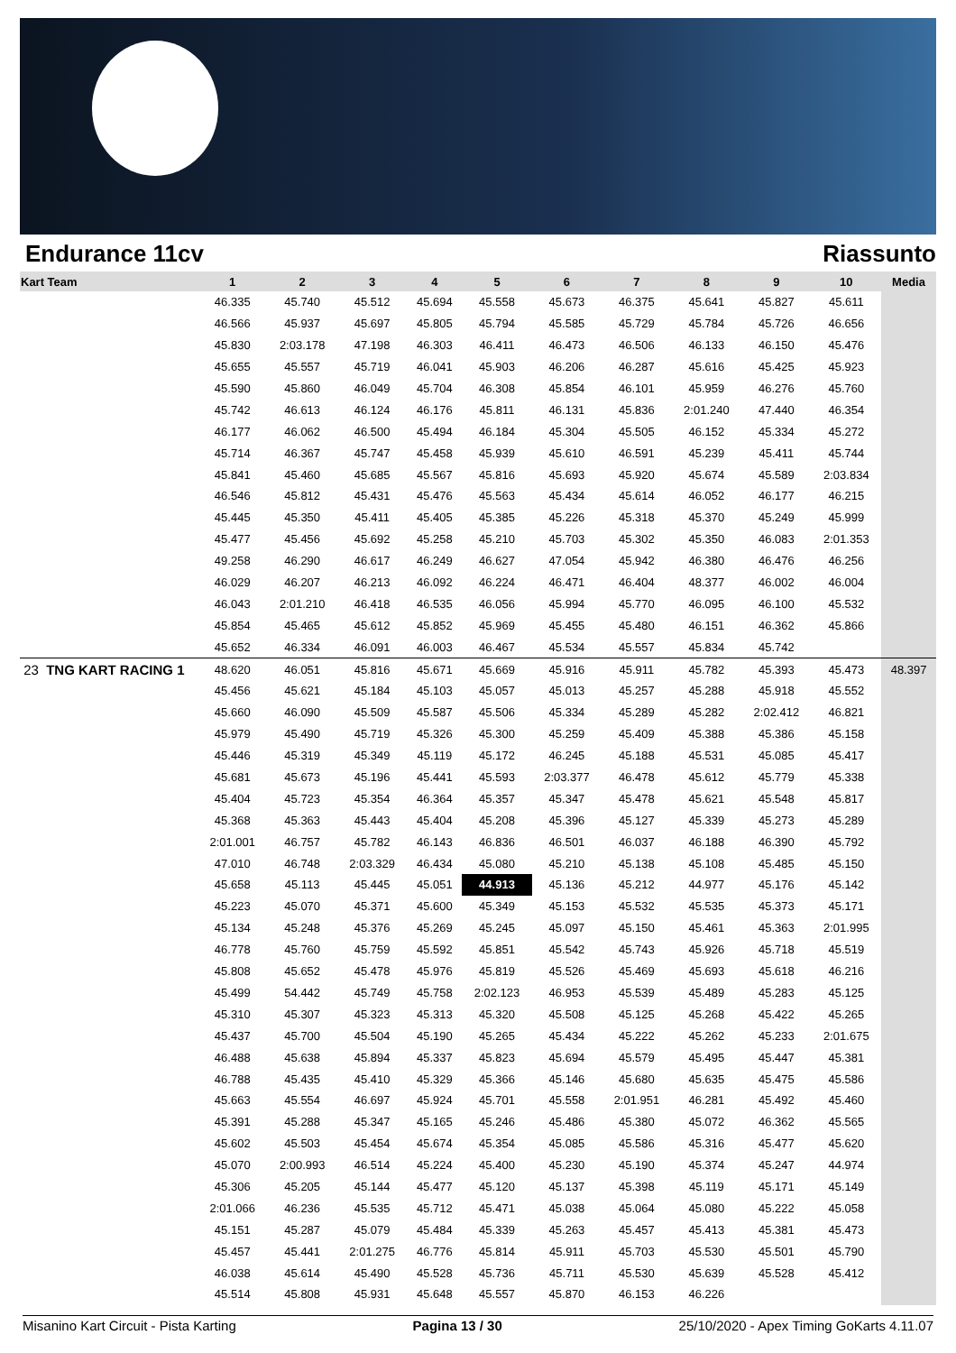Endurance 11cv Riassunto
| Kart Team | 1 | 2 | 3 | 4 | 5 | 6 | 7 | 8 | 9 | 10 | Media |
| --- | --- | --- | --- | --- | --- | --- | --- | --- | --- | --- | --- |
| | 46.335 | 45.740 | 45.512 | 45.694 | 45.558 | 45.673 | 46.375 | 45.641 | 45.827 | 45.611 | |
| | 46.566 | 45.937 | 45.697 | 45.805 | 45.794 | 45.585 | 45.729 | 45.784 | 45.726 | 46.656 | |
| | 45.830 | 2:03.178 | 47.198 | 46.303 | 46.411 | 46.473 | 46.506 | 46.133 | 46.150 | 45.476 | |
| | 45.655 | 45.557 | 45.719 | 46.041 | 45.903 | 46.206 | 46.287 | 45.616 | 45.425 | 45.923 | |
| | 45.590 | 45.860 | 46.049 | 45.704 | 46.308 | 45.854 | 46.101 | 45.959 | 46.276 | 45.760 | |
| | 45.742 | 46.613 | 46.124 | 46.176 | 45.811 | 46.131 | 45.836 | 2:01.240 | 47.440 | 46.354 | |
| | 46.177 | 46.062 | 46.500 | 45.494 | 46.184 | 45.304 | 45.505 | 46.152 | 45.334 | 45.272 | |
| | 45.714 | 46.367 | 45.747 | 45.458 | 45.939 | 45.610 | 46.591 | 45.239 | 45.411 | 45.744 | |
| | 45.841 | 45.460 | 45.685 | 45.567 | 45.816 | 45.693 | 45.920 | 45.674 | 45.589 | 2:03.834 | |
| | 46.546 | 45.812 | 45.431 | 45.476 | 45.563 | 45.434 | 45.614 | 46.052 | 46.177 | 46.215 | |
| | 45.445 | 45.350 | 45.411 | 45.405 | 45.385 | 45.226 | 45.318 | 45.370 | 45.249 | 45.999 | |
| | 45.477 | 45.456 | 45.692 | 45.258 | 45.210 | 45.703 | 45.302 | 45.350 | 46.083 | 2:01.353 | |
| | 49.258 | 46.290 | 46.617 | 46.249 | 46.627 | 47.054 | 45.942 | 46.380 | 46.476 | 46.256 | |
| | 46.029 | 46.207 | 46.213 | 46.092 | 46.224 | 46.471 | 46.404 | 48.377 | 46.002 | 46.004 | |
| | 46.043 | 2:01.210 | 46.418 | 46.535 | 46.056 | 45.994 | 45.770 | 46.095 | 46.100 | 45.532 | |
| | 45.854 | 45.465 | 45.612 | 45.852 | 45.969 | 45.455 | 45.480 | 46.151 | 46.362 | 45.866 | |
| | 45.652 | 46.334 | 46.091 | 46.003 | 46.467 | 45.534 | 45.557 | 45.834 | 45.742 | | |
| 23 TNG KART RACING 1 | 48.620 | 46.051 | 45.816 | 45.671 | 45.669 | 45.916 | 45.911 | 45.782 | 45.393 | 45.473 | 48.397 |
| | 45.456 | 45.621 | 45.184 | 45.103 | 45.057 | 45.013 | 45.257 | 45.288 | 45.918 | 45.552 | |
| | 45.660 | 46.090 | 45.509 | 45.587 | 45.506 | 45.334 | 45.289 | 45.282 | 2:02.412 | 46.821 | |
| | 45.979 | 45.490 | 45.719 | 45.326 | 45.300 | 45.259 | 45.409 | 45.388 | 45.386 | 45.158 | |
| | 45.446 | 45.319 | 45.349 | 45.119 | 45.172 | 46.245 | 45.188 | 45.531 | 45.085 | 45.417 | |
| | 45.681 | 45.673 | 45.196 | 45.441 | 45.593 | 2:03.377 | 46.478 | 45.612 | 45.779 | 45.338 | |
| | 45.404 | 45.723 | 45.354 | 46.364 | 45.357 | 45.347 | 45.478 | 45.621 | 45.548 | 45.817 | |
| | 45.368 | 45.363 | 45.443 | 45.404 | 45.208 | 45.396 | 45.127 | 45.339 | 45.273 | 45.289 | |
| | 2:01.001 | 46.757 | 45.782 | 46.143 | 46.836 | 46.501 | 46.037 | 46.188 | 46.390 | 45.792 | |
| | 47.010 | 46.748 | 2:03.329 | 46.434 | 45.080 | 45.210 | 45.138 | 45.108 | 45.485 | 45.150 | |
| | 45.658 | 45.113 | 45.445 | 45.051 | 44.913 | 45.136 | 45.212 | 44.977 | 45.176 | 45.142 | |
| | 45.223 | 45.070 | 45.371 | 45.600 | 45.349 | 45.153 | 45.532 | 45.535 | 45.373 | 45.171 | |
| | 45.134 | 45.248 | 45.376 | 45.269 | 45.245 | 45.097 | 45.150 | 45.461 | 45.363 | 2:01.995 | |
| | 46.778 | 45.760 | 45.759 | 45.592 | 45.851 | 45.542 | 45.743 | 45.926 | 45.718 | 45.519 | |
| | 45.808 | 45.652 | 45.478 | 45.976 | 45.819 | 45.526 | 45.469 | 45.693 | 45.618 | 46.216 | |
| | 45.499 | 54.442 | 45.749 | 45.758 | 2:02.123 | 46.953 | 45.539 | 45.489 | 45.283 | 45.125 | |
| | 45.310 | 45.307 | 45.323 | 45.313 | 45.320 | 45.508 | 45.125 | 45.268 | 45.422 | 45.265 | |
| | 45.437 | 45.700 | 45.504 | 45.190 | 45.265 | 45.434 | 45.222 | 45.262 | 45.233 | 2:01.675 | |
| | 46.488 | 45.638 | 45.894 | 45.337 | 45.823 | 45.694 | 45.579 | 45.495 | 45.447 | 45.381 | |
| | 46.788 | 45.435 | 45.410 | 45.329 | 45.366 | 45.146 | 45.680 | 45.635 | 45.475 | 45.586 | |
| | 45.663 | 45.554 | 46.697 | 45.924 | 45.701 | 45.558 | 2:01.951 | 46.281 | 45.492 | 45.460 | |
| | 45.391 | 45.288 | 45.347 | 45.165 | 45.246 | 45.486 | 45.380 | 45.072 | 46.362 | 45.565 | |
| | 45.602 | 45.503 | 45.454 | 45.674 | 45.354 | 45.085 | 45.586 | 45.316 | 45.477 | 45.620 | |
| | 45.070 | 2:00.993 | 46.514 | 45.224 | 45.400 | 45.230 | 45.190 | 45.374 | 45.247 | 44.974 | |
| | 45.306 | 45.205 | 45.144 | 45.477 | 45.120 | 45.137 | 45.398 | 45.119 | 45.171 | 45.149 | |
| | 2:01.066 | 46.236 | 45.535 | 45.712 | 45.471 | 45.038 | 45.064 | 45.080 | 45.222 | 45.058 | |
| | 45.151 | 45.287 | 45.079 | 45.484 | 45.339 | 45.263 | 45.457 | 45.413 | 45.381 | 45.473 | |
| | 45.457 | 45.441 | 2:01.275 | 46.776 | 45.814 | 45.911 | 45.703 | 45.530 | 45.501 | 45.790 | |
| | 46.038 | 45.614 | 45.490 | 45.528 | 45.736 | 45.711 | 45.530 | 45.639 | 45.528 | 45.412 | |
| | 45.514 | 45.808 | 45.931 | 45.648 | 45.557 | 45.870 | 46.153 | 46.226 | | | |
Misanino Kart Circuit - Pista Karting Pagina 13 / 30 25/10/2020 - Apex Timing GoKarts 4.11.07